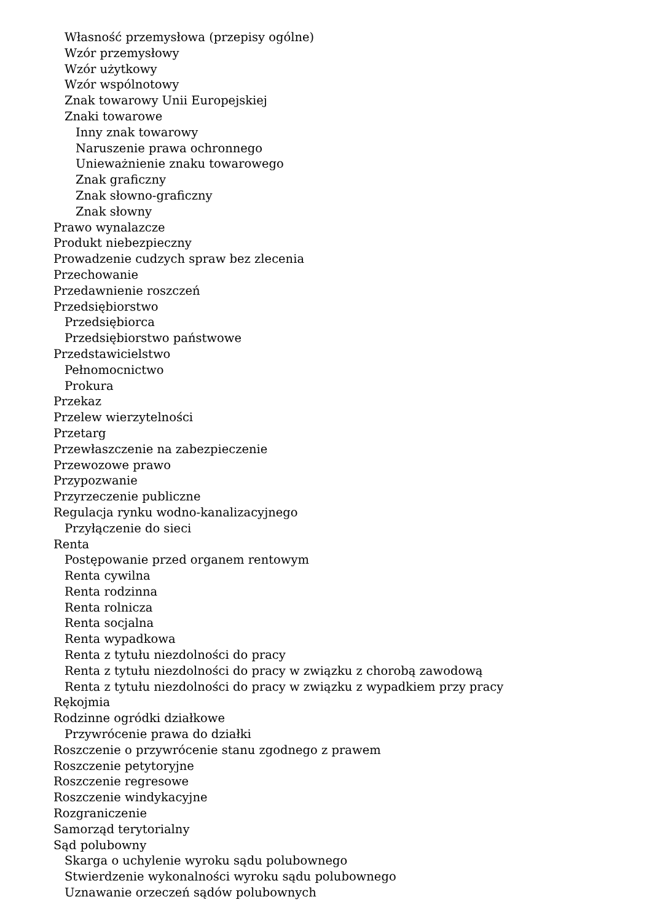Własność przemysłowa (przepisy ogólne)
Wzór przemysłowy
Wzór użytkowy
Wzór wspólnotowy
Znak towarowy Unii Europejskiej
Znaki towarowe
Inny znak towarowy
Naruszenie prawa ochronnego
Unieważnienie znaku towarowego
Znak graficzny
Znak słowno-graficzny
Znak słowny
Prawo wynalazcze
Produkt niebezpieczny
Prowadzenie cudzych spraw bez zlecenia
Przechowanie
Przedawnienie roszczeń
Przedsiębiorstwo
Przedsiębiorca
Przedsiębiorstwo państwowe
Przedstawicielstwo
Pełnomocnictwo
Prokura
Przekaz
Przelew wierzytelności
Przetarg
Przewłaszczenie na zabezpieczenie
Przewozowe prawo
Przypozwanie
Przyrzeczenie publiczne
Regulacja rynku wodno-kanalizacyjnego
Przyłączenie do sieci
Renta
Postępowanie przed organem rentowym
Renta cywilna
Renta rodzinna
Renta rolnicza
Renta socjalna
Renta wypadkowa
Renta z tytułu niezdolności do pracy
Renta z tytułu niezdolności do pracy w związku z chorobą zawodową
Renta z tytułu niezdolności do pracy w związku z wypadkiem przy pracy
Rękojmia
Rodzinne ogródki działkowe
Przywrócenie prawa do działki
Roszczenie o przywrócenie stanu zgodnego z prawem
Roszczenie petytoryjne
Roszczenie regresowe
Roszczenie windykacyjne
Rozgraniczenie
Samorząd terytorialny
Sąd polubowny
Skarga o uchylenie wyroku sądu polubownego
Stwierdzenie wykonalności wyroku sądu polubownego
Uznawanie orzeczeń sądów polubownych